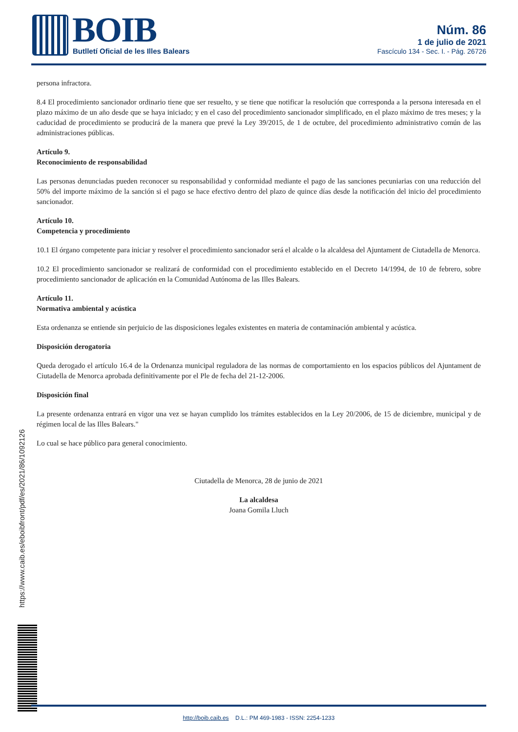BOIB Butlletí Oficial de les Illes Balears
Núm. 86
1 de julio de 2021
Fascículo 134 - Sec. I. - Pág. 26726
persona infractora.
8.4 El procedimiento sancionador ordinario tiene que ser resuelto, y se tiene que notificar la resolución que corresponda a la persona interesada en el plazo máximo de un año desde que se haya iniciado; y en el caso del procedimiento sancionador simplificado, en el plazo máximo de tres meses; y la caducidad de procedimiento se producirá de la manera que prevé la Ley 39/2015, de 1 de octubre, del procedimiento administrativo común de las administraciones públicas.
Artículo 9.
Reconocimiento de responsabilidad
Las personas denunciadas pueden reconocer su responsabilidad y conformidad mediante el pago de las sanciones pecuniarias con una reducción del 50% del importe máximo de la sanción si el pago se hace efectivo dentro del plazo de quince días desde la notificación del inicio del procedimiento sancionador.
Artículo 10.
Competencia y procedimiento
10.1 El órgano competente para iniciar y resolver el procedimiento sancionador será el alcalde o la alcaldesa del Ajuntament de Ciutadella de Menorca.
10.2 El procedimiento sancionador se realizará de conformidad con el procedimiento establecido en el Decreto 14/1994, de 10 de febrero, sobre procedimiento sancionador de aplicación en la Comunidad Autónoma de las Illes Balears.
Artículo 11.
Normativa ambiental y acústica
Esta ordenanza se entiende sin perjuicio de las disposiciones legales existentes en materia de contaminación ambiental y acústica.
Disposición derogatoria
Queda derogado el artículo 16.4 de la Ordenanza municipal reguladora de las normas de comportamiento en los espacios públicos del Ajuntament de Ciutadella de Menorca aprobada definitivamente por el Ple de fecha del 21-12-2006.
Disposición final
La presente ordenanza entrará en vigor una vez se hayan cumplido los trámites establecidos en la Ley 20/2006, de 15 de diciembre, municipal y de régimen local de las Illes Balears."
Lo cual se hace público para general conocimiento.
Ciutadella de Menorca, 28 de junio de 2021
La alcaldesa
Joana Gomila Lluch
https://www.caib.es/eboibfront/pdf/es/2021/86/1092126
http://boib.caib.es D.L.: PM 469-1983 - ISSN: 2254-1233